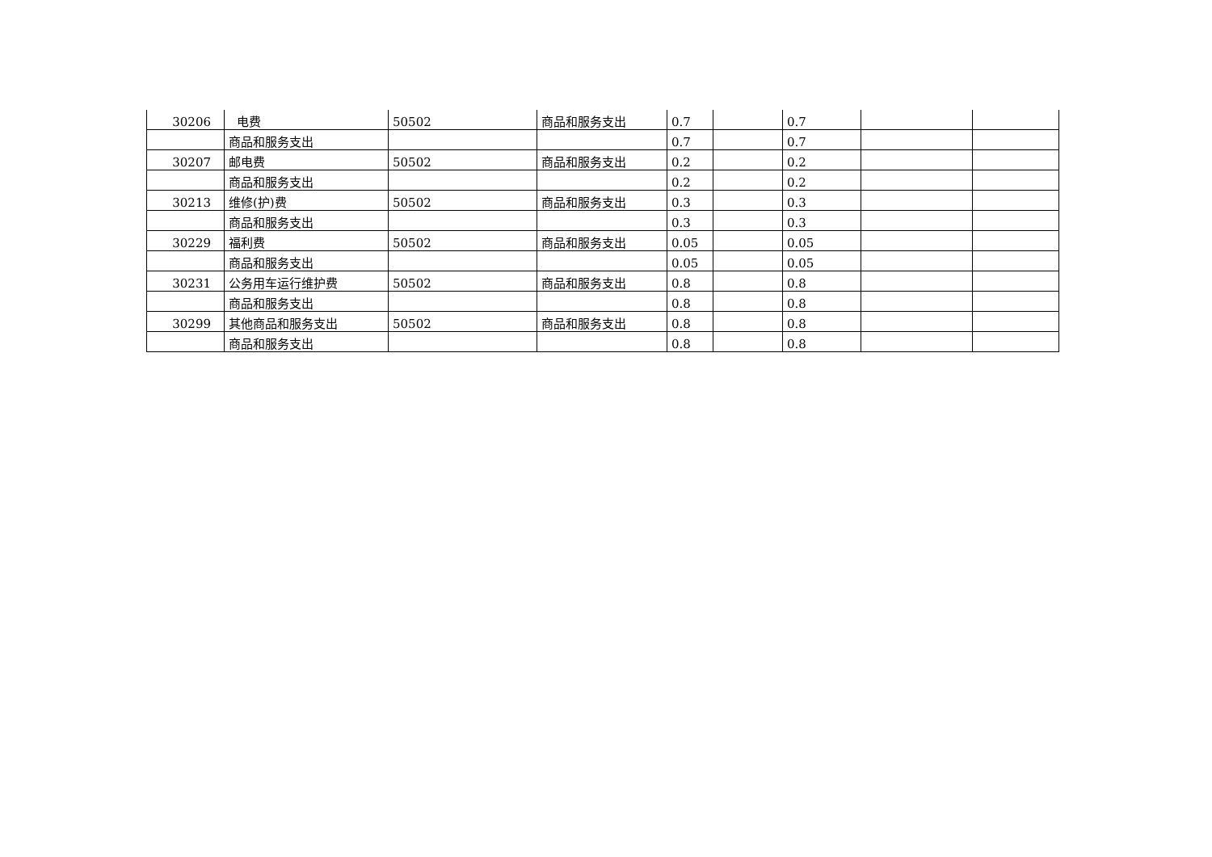| 30206 | 电费 | 50502 | 商品和服务支出 | 0.7 | | 0.7 | | |
| | 商品和服务支出 | | | 0.7 | | 0.7 | | |
| 30207 | 邮电费 | 50502 | 商品和服务支出 | 0.2 | | 0.2 | | |
| | 商品和服务支出 | | | 0.2 | | 0.2 | | |
| 30213 | 维修(护)费 | 50502 | 商品和服务支出 | 0.3 | | 0.3 | | |
| | 商品和服务支出 | | | 0.3 | | 0.3 | | |
| 30229 | 福利费 | 50502 | 商品和服务支出 | 0.05 | | 0.05 | | |
| | 商品和服务支出 | | | 0.05 | | 0.05 | | |
| 30231 | 公务用车运行维护费 | 50502 | 商品和服务支出 | 0.8 | | 0.8 | | |
| | 商品和服务支出 | | | 0.8 | | 0.8 | | |
| 30299 | 其他商品和服务支出 | 50502 | 商品和服务支出 | 0.8 | | 0.8 | | |
| | 商品和服务支出 | | | 0.8 | | 0.8 | | |